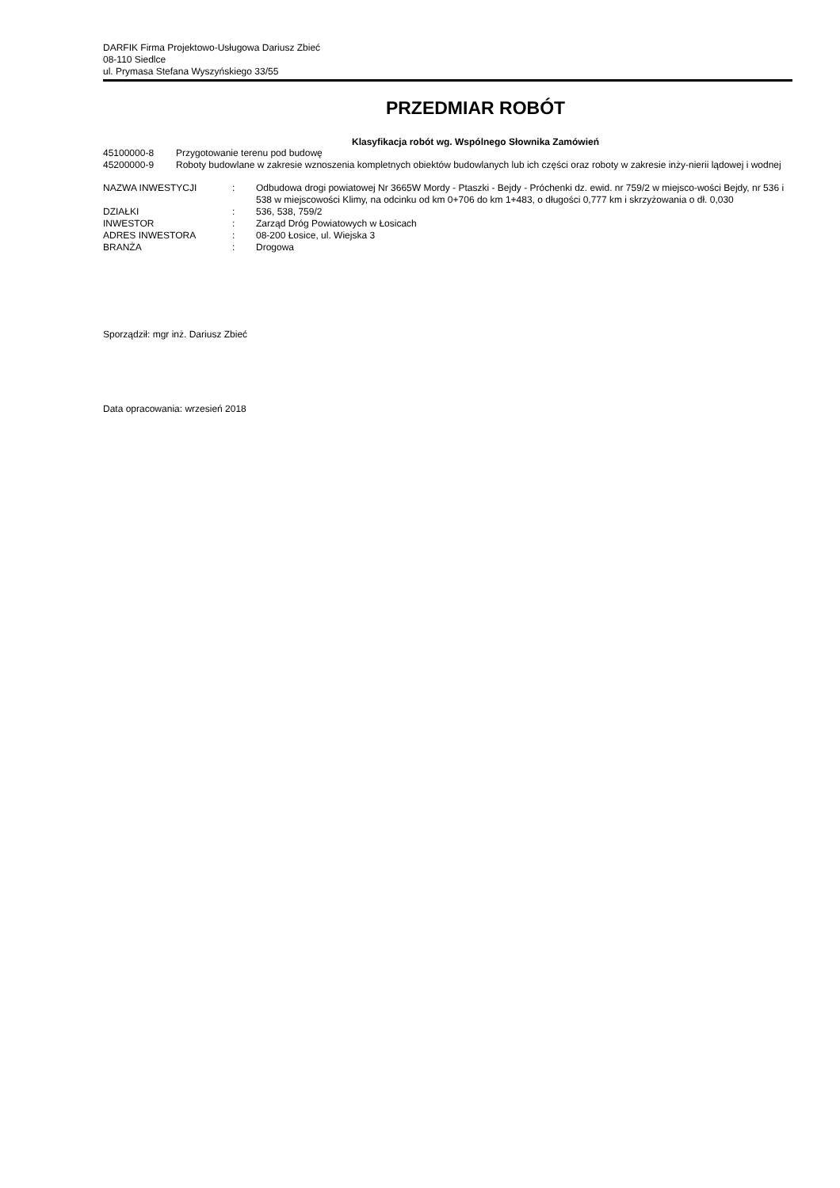DARFIK Firma Projektowo-Usługowa Dariusz Zbieć
08-110 Siedlce
ul. Prymasa Stefana Wyszyńskiego 33/55
PRZEDMIAR ROBÓT
Klasyfikacja robót wg. Wspólnego Słownika Zamówień
| 45100000-8 | Przygotowanie terenu pod budowę |
| 45200000-9 | Roboty budowlane w zakresie wznoszenia kompletnych obiektów budowlanych lub ich części oraz roboty w zakresie inży-nierii lądowej i wodnej |
| NAZWA INWESTYCJI | : | Odbudowa drogi powiatowej Nr 3665W Mordy - Ptaszki - Bejdy - Próchenki dz. ewid. nr 759/2 w miejsco-wości Bejdy, nr 536 i 538 w miejscowości Klimy, na odcinku od km 0+706 do km 1+483, o długości 0,777 km i skrzyżowania o dł. 0,030 |
| DZIAŁKI | : | 536, 538, 759/2 |
| INWESTOR | : | Zarząd Dróg Powiatowych w Łosicach |
| ADRES INWESTORA | : | 08-200 Łosice, ul. Wiejska 3 |
| BRANŻA | : | Drogowa |
Sporządził: mgr inż. Dariusz Zbieć
Data opracowania: wrzesień 2018